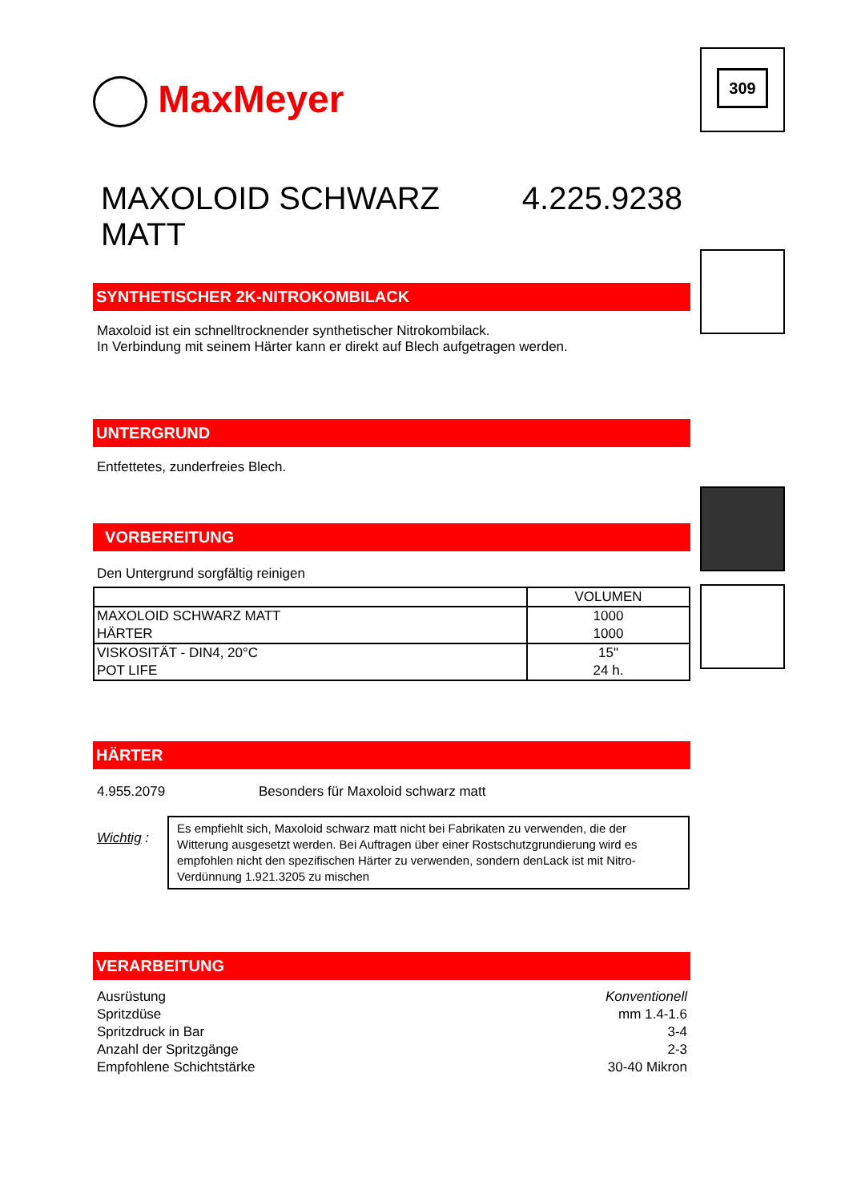MaxMeyer
MAXOLOID SCHWARZ MATT 4.225.9238
SYNTHETISCHER 2K-NITROKOMBILACK
Maxoloid ist ein schnelltrocknender synthetischer Nitrokombilack.
In Verbindung mit seinem Härter kann er direkt auf Blech aufgetragen werden.
UNTERGRUND
Entfettetes, zunderfreies Blech.
VORBEREITUNG
Den Untergrund sorgfältig reinigen
| | VOLUMEN |
| MAXOLOID SCHWARZ MATT | 1000 |
| HÄRTER | 1000 |
| VISKOSITÄT - DIN4, 20°C | 15" |
| POT LIFE | 24 h. |
HÄRTER
4.955.2079 Besonders für Maxoloid schwarz matt
Wichtig :
Es empfiehlt sich, Maxoloid schwarz matt nicht bei Fabrikaten zu verwenden, die der Witterung ausgesetzt werden. Bei Auftragen über einer Rostschutzgrundierung wird es empfohlen nicht den spezifischen Härter zu verwenden, sondern denLack ist mit Nitro-Verdünnung 1.921.3205 zu mischen
VERARBEITUNG
Ausrüstung
Spritzdüse
Spritzdruck in Bar
Anzahl der Spritzgänge
Empfohlene Schichtstärke
Konventionell
mm 1.4-1.6
3-4
2-3
30-40 Mikron
309